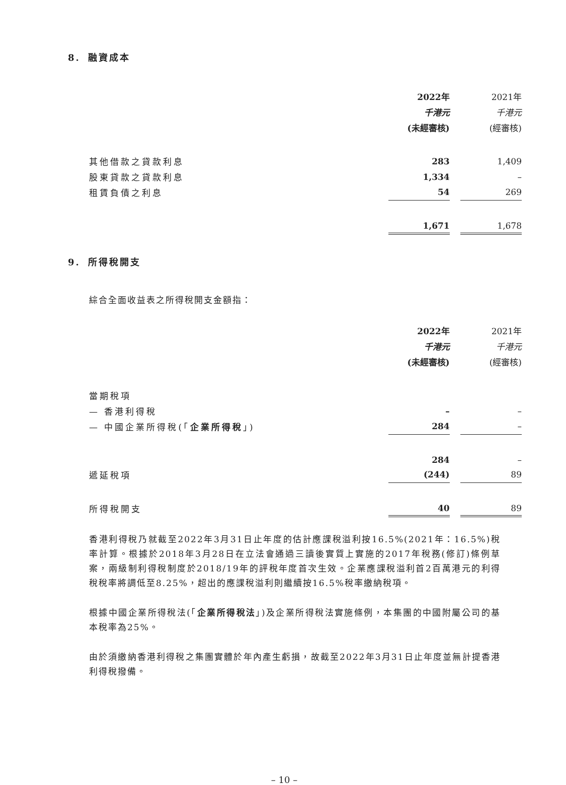8. 融資成本
| | 2022年 | | 2021年 |
| --- | --- | --- | --- |
| | 千港元 | | 千港元 |
| | (未經審核) | | (經審核) |
| 其他借款之貸款利息 | 283 | | 1,409 |
| 股東貸款之貸款利息 | 1,334 | | – |
| 租賃負債之利息 | 54 | | 269 |
| | 1,671 | | 1,678 |
9. 所得稅開支
綜合全面收益表之所得稅開支金額指：
| | 2022年 | | 2021年 |
| --- | --- | --- | --- |
| | 千港元 | | 千港元 |
| | (未經審核) | | (經審核) |
| 當期稅項 | | | |
| — 香港利得稅 | – | | – |
| — 中國企業所得稅(「 企業所得稅 」) | 284 | | – |
| | 284 | | – |
| 遞延稅項 | (244) | | 89 |
| 所得稅開支 | 40 | | 89 |
香港利得稅乃就截至2022年3月31日止年度的估計應課稅溢利按16.5%(2021年：16.5%)稅率計算。根據於2018年3月28日在立法會通過三讀後實質上實施的2017年稅務(修訂)條例草案，兩級制利得稅制度於2018/19年的評稅年度首次生效。企業應課稅溢利首2百萬港元的利得稅稅率將調低至8.25%，超出的應課稅溢利則繼續按16.5%稅率繳納稅項。
根據中國企業所得稅法(「企業所得稅法」)及企業所得稅法實施條例，本集團的中國附屬公司的基本稅率為25%。
由於須繳納香港利得稅之集團實體於年內產生虧損，故截至2022年3月31日止年度並無計提香港利得稅撥備。
– 10 –